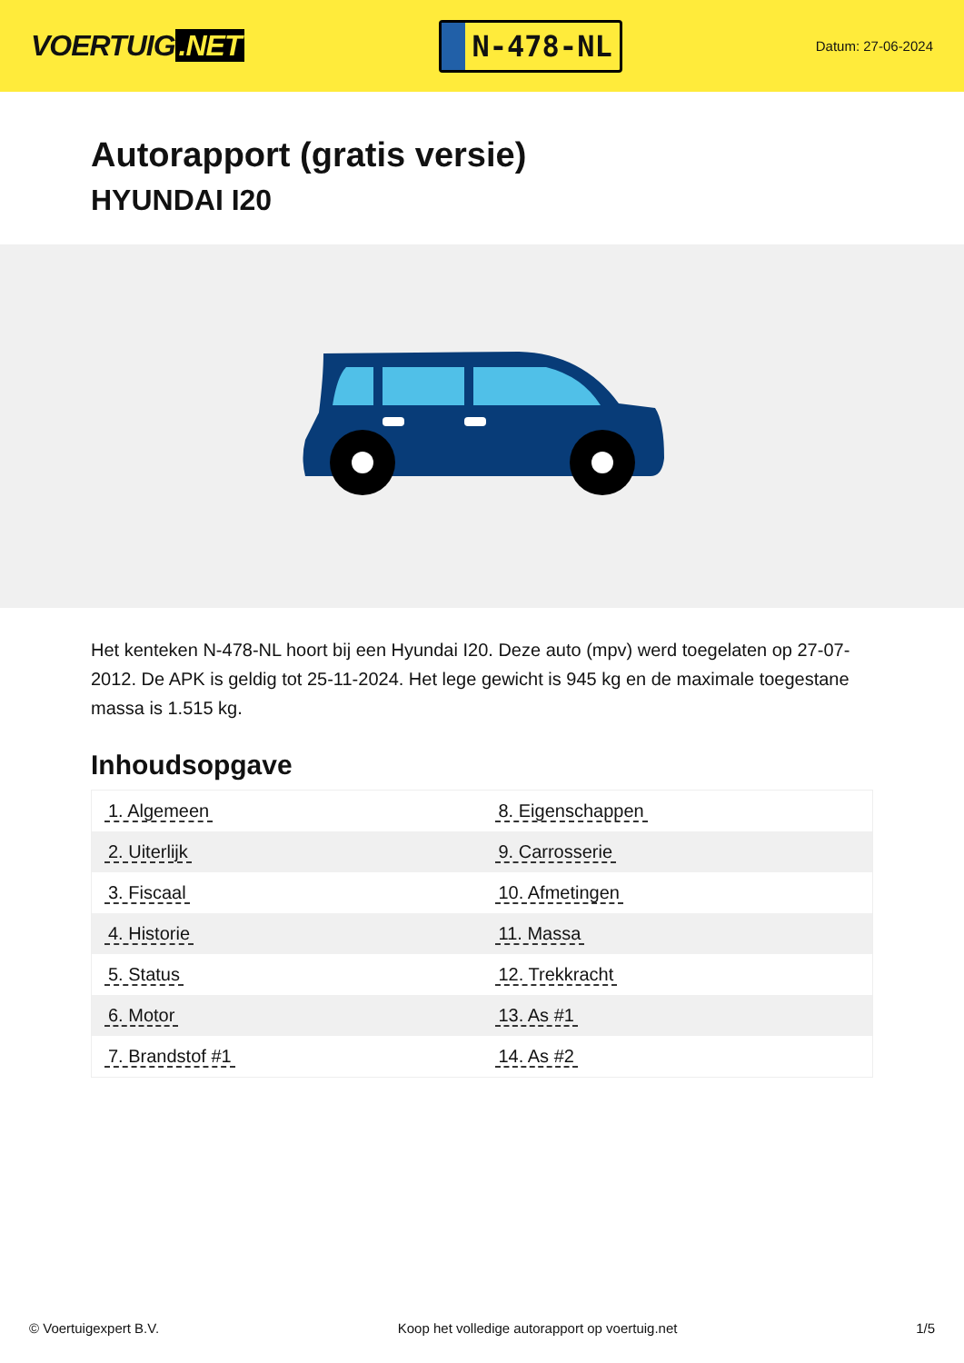VOERTUIG.NET
N-478-NL
Datum: 27-06-2024
Autorapport (gratis versie)
HYUNDAI I20
Het kenteken N-478-NL hoort bij een Hyundai I20. Deze auto (mpv) werd toegelaten op 27-07-2012. De APK is geldig tot 25-11-2024. Het lege gewicht is 945 kg en de maximale toegestane massa is 1.515 kg.
Inhoudsopgave
| 1. Algemeen | 8. Eigenschappen |
| 2. Uiterlijk | 9. Carrosserie |
| 3. Fiscaal | 10. Afmetingen |
| 4. Historie | 11. Massa |
| 5. Status | 12. Trekkracht |
| 6. Motor | 13. As #1 |
| 7. Brandstof #1 | 14. As #2 |
© Voertuigexpert B.V. Koop het volledige autorapport op voertuig.net 1/5